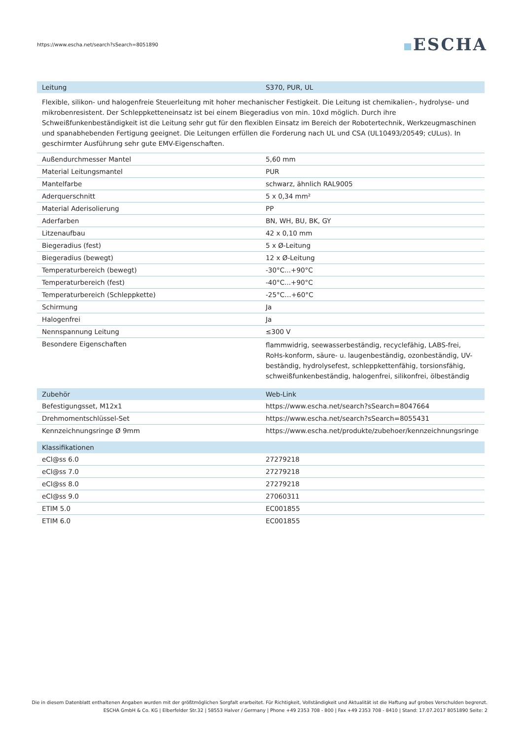https://www.escha.net/search?sSearch=8051890
ESCHA
| Leitung | S370, PUR, UL |
| --- | --- |
| Flexible, silikon- und halogenfreie Steuerleitung mit hoher mechanischer Festigkeit. Die Leitung ist chemikalien-, hydrolyse- und mikrobenresistent. Der Schleppketteneinsatz ist bei einem Biegeradius von min. 10xd möglich. Durch ihre Schweißfunkenbeständigkeit ist die Leitung sehr gut für den flexiblen Einsatz im Bereich der Robotertechnik, Werkzeugmaschinen und spanabhebenden Fertigung geeignet. Die Leitungen erfüllen die Forderung nach UL und CSA (UL10493/20549; cULus). In geschirmter Ausführung sehr gute EMV-Eigenschaften. | |
| Außendurchmesser Mantel | 5,60 mm |
| Material Leitungsmantel | PUR |
| Mantelfarbe | schwarz, ähnlich RAL9005 |
| Aderquerschnitt | 5 x 0,34 mm² |
| Material Aderisolierung | PP |
| Aderfarben | BN, WH, BU, BK, GY |
| Litzenaufbau | 42 x 0,10 mm |
| Biegeradius (fest) | 5 x Ø-Leitung |
| Biegeradius (bewegt) | 12 x Ø-Leitung |
| Temperaturbereich (bewegt) | -30°C...+90°C |
| Temperaturbereich (fest) | -40°C...+90°C |
| Temperaturbereich (Schleppkette) | -25°C…+60°C |
| Schirmung | Ja |
| Halogenfrei | Ja |
| Nennspannung Leitung | ≤300 V |
| Besondere Eigenschaften | flammwidrig, seewasserbeständig, recyclefähig, LABS-frei, RoHs-konform, säure- u. laugenbeständig, ozonbeständig, UV-beständig, hydrolysefest, schleppkettenfähig, torsionsfähig, schweißfunkenbeständig, halogenfrei, silikonfrei, ölbeständig |
| Zubehör | Web-Link |
| --- | --- |
| Befestigungsset, M12x1 | https://www.escha.net/search?sSearch=8047664 |
| Drehmomentschlüssel-Set | https://www.escha.net/search?sSearch=8055431 |
| Kennzeichnungsringe Ø 9mm | https://www.escha.net/produkte/zubehoer/kennzeichnungsringe |
| Klassifikationen | |
| --- | --- |
| eCl@ss 6.0 | 27279218 |
| eCl@ss 7.0 | 27279218 |
| eCl@ss 8.0 | 27279218 |
| eCl@ss 9.0 | 27060311 |
| ETIM 5.0 | EC001855 |
| ETIM 6.0 | EC001855 |
Die in diesem Datenblatt enthaltenen Angaben wurden mit der größtmöglichen Sorgfalt erarbeitet. Für Richtigkeit, Vollständigkeit und Aktualität ist die Haftung auf grobes Verschulden begrenzt.
ESCHA GmbH & Co. KG | Elberfelder Str.32 | 58553 Halver / Germany | Phone +49 2353 708 - 800 | Fax +49 2353 708 - 8410 | Stand: 17.07.2017 8051890 Seite: 2